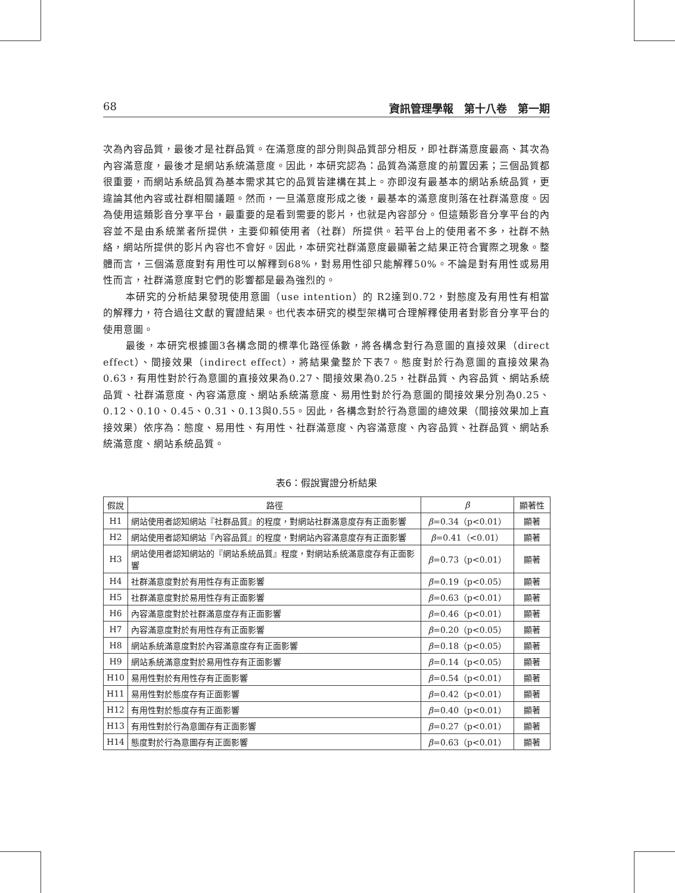68 資訊管理學報　第十八卷　第一期
次為內容品質，最後才是社群品質。在滿意度的部分則與品質部分相反，即社群滿意度最高、其次為內容滿意度，最後才是網站系統滿意度。因此，本研究認為：品質為滿意度的前置因素；三個品質都很重要，而網站系統品質為基本需求其它的品質皆建構在其上。亦即沒有最基本的網站系統品質，更違論其他內容或社群相關議題。然而，一旦滿意度形成之後，最基本的滿意度則落在社群滿意度。因為使用這類影音分享平台，最重要的是看到需要的影片，也就是內容部分。但這類影音分享平台的內容並不是由系統業者所提供，主要仰賴使用者（社群）所提供。若平台上的使用者不多，社群不熱絡，網站所提供的影片內容也不會好。因此，本研究社群滿意度最顯著之結果正符合實際之現象。整體而言，三個滿意度對有用性可以解釋到68%，對易用性卻只能解釋50%。不論是對有用性或易用性而言，社群滿意度對它們的影響都是最為強烈的。
本研究的分析結果發現使用意圖（use intention）的 R2達到0.72，對態度及有用性有相當的解釋力，符合過往文獻的實證結果。也代表本研究的模型架構可合理解釋使用者對影音分享平台的使用意圖。
最後，本研究根據圖3各構念間的標準化路徑係數，將各構念對行為意圖的直接效果（direct effect）、間接效果（indirect effect），將結果彙整於下表7。態度對於行為意圖的直接效果為0.63，有用性對於行為意圖的直接效果為0.27、間接效果為0.25，社群品質、內容品質、網站系統品質、社群滿意度、內容滿意度、網站系統滿意度、易用性對於行為意圖的間接效果分別為0.25、0.12、0.10、0.45、0.31、0.13與0.55。因此，各構念對於行為意圖的總效果（間接效果加上直接效果）依序為：態度、易用性、有用性、社群滿意度、內容滿意度、內容品質、社群品質、網站系統滿意度、網站系統品質。
表6：假說實證分析結果
| 假說 | 路徑 | β | 顯著性 |
| --- | --- | --- | --- |
| H1 | 網站使用者認知網站『社群品質』的程度，對網站社群滿意度存有正面影響 | β =0.34（p<0.01） | 顯著 |
| H2 | 網站使用者認知網站『內容品質』的程度，對網站內容滿意度存有正面影響 | β =0.41（<0.01） | 顯著 |
| H3 | 網站使用者認知網站的『網站系統品質』程度，對網站系統滿意度存有正面影響 | β =0.73（p<0.01） | 顯著 |
| H4 | 社群滿意度對於有用性存有正面影響 | β =0.19（p<0.05） | 顯著 |
| H5 | 社群滿意度對於易用性存有正面影響 | β =0.63（p<0.01） | 顯著 |
| H6 | 內容滿意度對於社群滿意度存有正面影響 | β =0.46（p<0.01） | 顯著 |
| H7 | 內容滿意度對於有用性存有正面影響 | β =0.20（p<0.05） | 顯著 |
| H8 | 網站系統滿意度對於內容滿意度存有正面影響 | β =0.18（p<0.05） | 顯著 |
| H9 | 網站系統滿意度對於易用性存有正面影響 | β =0.14（p<0.05） | 顯著 |
| H10 | 易用性對於有用性存有正面影響 | β =0.54（p<0.01） | 顯著 |
| H11 | 易用性對於態度存有正面影響 | β =0.42（p<0.01） | 顯著 |
| H12 | 有用性對於態度存有正面影響 | β =0.40（p<0.01） | 顯著 |
| H13 | 有用性對於行為意圖存有正面影響 | β =0.27（p<0.01） | 顯著 |
| H14 | 態度對於行為意圖存有正面影響 | β =0.63（p<0.01） | 顯著 |